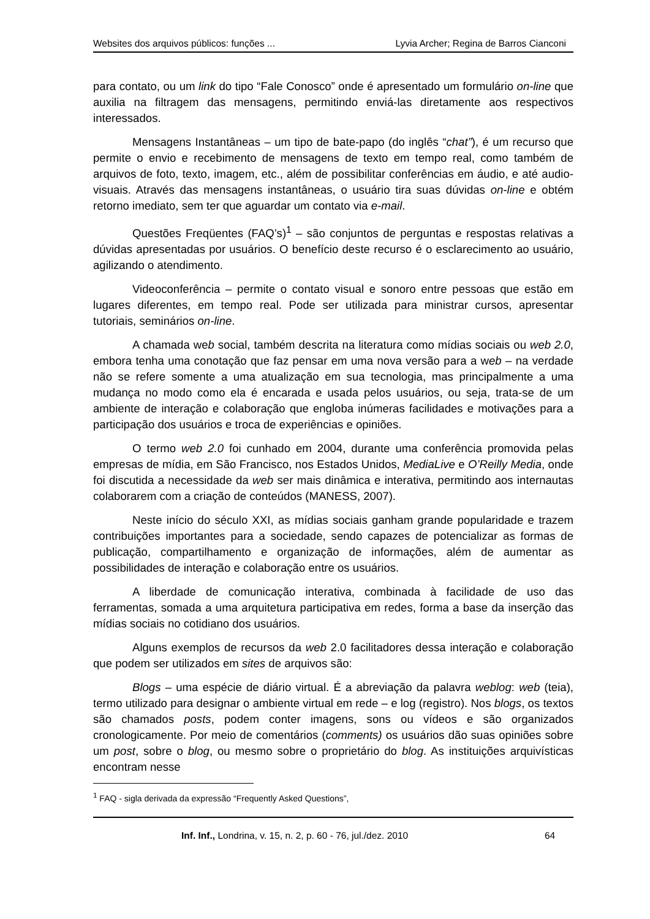Websites dos arquivos públicos: funções ... Lyvia Archer; Regina de Barros Cianconi
para contato, ou um link do tipo “Fale Conosco” onde é apresentado um formulário on-line que auxilia na filtragem das mensagens, permitindo enviá-las diretamente aos respectivos interessados.
Mensagens Instantâneas – um tipo de bate-papo (do inglês “chat”), é um recurso que permite o envio e recebimento de mensagens de texto em tempo real, como também de arquivos de foto, texto, imagem, etc., além de possibilitar conferências em áudio, e até audio-visuais. Através das mensagens instantâneas, o usuário tira suas dúvidas on-line e obtém retorno imediato, sem ter que aguardar um contato via e-mail.
Questões Freqüentes (FAQ’s)<sup>1</sup> – são conjuntos de perguntas e respostas relativas a dúvidas apresentadas por usuários. O benefício deste recurso é o esclarecimento ao usuário, agilizando o atendimento.
Videoconferência – permite o contato visual e sonoro entre pessoas que estão em lugares diferentes, em tempo real. Pode ser utilizada para ministrar cursos, apresentar tutoriais, seminários on-line.
A chamada web social, também descrita na literatura como mídias sociais ou web 2.0, embora tenha uma conotação que faz pensar em uma nova versão para a web – na verdade não se refere somente a uma atualização em sua tecnologia, mas principalmente a uma mudança no modo como ela é encarada e usada pelos usuários, ou seja, trata-se de um ambiente de interação e colaboração que engloba inúmeras facilidades e motivações para a participação dos usuários e troca de experiências e opiniões.
O termo web 2.0 foi cunhado em 2004, durante uma conferência promovida pelas empresas de mídia, em São Francisco, nos Estados Unidos, MediaLive e O’Reilly Media, onde foi discutida a necessidade da web ser mais dinâmica e interativa, permitindo aos internautas colaborarem com a criação de conteúdos (MANESS, 2007).
Neste início do século XXI, as mídias sociais ganham grande popularidade e trazem contribuições importantes para a sociedade, sendo capazes de potencializar as formas de publicação, compartilhamento e organização de informações, além de aumentar as possibilidades de interação e colaboração entre os usuários.
A liberdade de comunicação interativa, combinada à facilidade de uso das ferramentas, somada a uma arquitetura participativa em redes, forma a base da inserção das mídias sociais no cotidiano dos usuários.
Alguns exemplos de recursos da web 2.0 facilitadores dessa interação e colaboração que podem ser utilizados em sites de arquivos são:
Blogs – uma espécie de diário virtual. É a abreviação da palavra weblog: web (teia), termo utilizado para designar o ambiente virtual em rede – e log (registro). Nos blogs, os textos são chamados posts, podem conter imagens, sons ou vídeos e são organizados cronologicamente. Por meio de comentários (comments) os usuários dão suas opiniões sobre um post, sobre o blog, ou mesmo sobre o proprietário do blog. As instituições arquivísticas encontram nesse
<sup>1</sup> FAQ - sigla derivada da expressão “Frequently Asked Questions”,
Inf. Inf., Londrina, v. 15, n. 2, p. 60 - 76, jul./dez. 2010 64